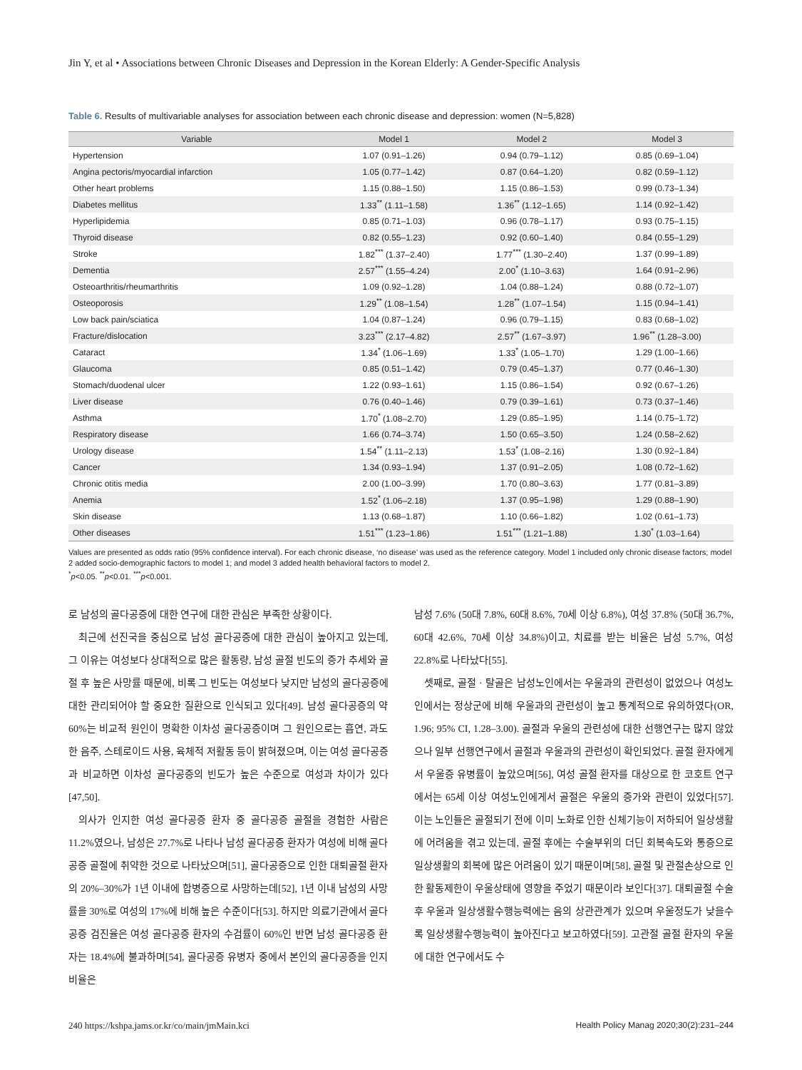Jin Y, et al • Associations between Chronic Diseases and Depression in the Korean Elderly: A Gender-Specific Analysis
Table 6. Results of multivariable analyses for association between each chronic disease and depression: women (N=5,828)
| Variable | Model 1 | Model 2 | Model 3 |
| --- | --- | --- | --- |
| Hypertension | 1.07 (0.91–1.26) | 0.94 (0.79–1.12) | 0.85 (0.69–1.04) |
| Angina pectoris/myocardial infarction | 1.05 (0.77–1.42) | 0.87 (0.64–1.20) | 0.82 (0.59–1.12) |
| Other heart problems | 1.15 (0.88–1.50) | 1.15 (0.86–1.53) | 0.99 (0.73–1.34) |
| Diabetes mellitus | 1.33<sup>**</sup> (1.11–1.58) | 1.36<sup>**</sup> (1.12–1.65) | 1.14 (0.92–1.42) |
| Hyperlipidemia | 0.85 (0.71–1.03) | 0.96 (0.78–1.17) | 0.93 (0.75–1.15) |
| Thyroid disease | 0.82 (0.55–1.23) | 0.92 (0.60–1.40) | 0.84 (0.55–1.29) |
| Stroke | 1.82<sup>***</sup> (1.37–2.40) | 1.77<sup>***</sup> (1.30–2.40) | 1.37 (0.99–1.89) |
| Dementia | 2.57<sup>***</sup> (1.55–4.24) | 2.00<sup>*</sup> (1.10–3.63) | 1.64 (0.91–2.96) |
| Osteoarthritis/rheumarthritis | 1.09 (0.92–1.28) | 1.04 (0.88–1.24) | 0.88 (0.72–1.07) |
| Osteoporosis | 1.29<sup>**</sup> (1.08–1.54) | 1.28<sup>**</sup> (1.07–1.54) | 1.15 (0.94–1.41) |
| Low back pain/sciatica | 1.04 (0.87–1.24) | 0.96 (0.79–1.15) | 0.83 (0.68–1.02) |
| Fracture/dislocation | 3.23<sup>***</sup> (2.17–4.82) | 2.57<sup>**</sup> (1.67–3.97) | 1.96<sup>**</sup> (1.28–3.00) |
| Cataract | 1.34<sup>*</sup> (1.06–1.69) | 1.33<sup>*</sup> (1.05–1.70) | 1.29 (1.00–1.66) |
| Glaucoma | 0.85 (0.51–1.42) | 0.79 (0.45–1.37) | 0.77 (0.46–1.30) |
| Stomach/duodenal ulcer | 1.22 (0.93–1.61) | 1.15 (0.86–1.54) | 0.92 (0.67–1.26) |
| Liver disease | 0.76 (0.40–1.46) | 0.79 (0.39–1.61) | 0.73 (0.37–1.46) |
| Asthma | 1.70<sup>*</sup> (1.08–2.70) | 1.29 (0.85–1.95) | 1.14 (0.75–1.72) |
| Respiratory disease | 1.66 (0.74–3.74) | 1.50 (0.65–3.50) | 1.24 (0.58–2.62) |
| Urology disease | 1.54<sup>**</sup> (1.11–2.13) | 1.53<sup>*</sup> (1.08–2.16) | 1.30 (0.92–1.84) |
| Cancer | 1.34 (0.93–1.94) | 1.37 (0.91–2.05) | 1.08 (0.72–1.62) |
| Chronic otitis media | 2.00 (1.00–3.99) | 1.70 (0.80–3.63) | 1.77 (0.81–3.89) |
| Anemia | 1.52<sup>*</sup> (1.06–2.18) | 1.37 (0.95–1.98) | 1.29 (0.88–1.90) |
| Skin disease | 1.13 (0.68–1.87) | 1.10 (0.66–1.82) | 1.02 (0.61–1.73) |
| Other diseases | 1.51<sup>***</sup> (1.23–1.86) | 1.51<sup>***</sup> (1.21–1.88) | 1.30<sup>*</sup> (1.03–1.64) |
Values are presented as odds ratio (95% confidence interval). For each chronic disease, ‘no disease’ was used as the reference category. Model 1 included only chronic disease factors; model 2 added socio-demographic factors to model 1; and model 3 added health behavioral factors to model 2.
<sup>*</sup> p<0.05. <sup>**</sup>p<0.01. <sup>***</sup>p<0.001.
로 남성의 골다공증에 대한 연구에 대한 관심은 부족한 상황이다.
최근에 선진국을 중심으로 남성 골다공증에 대한 관심이 높아지고 있는데, 그 이유는 여성보다 상대적으로 많은 활동량, 남성 골절 빈도의 증가 추세와 골절 후 높은 사망률 때문에, 비록 그 빈도는 여성보다 낮지만 남성의 골다공증에 대한 관리되어야 할 중요한 질환으로 인식되고 있다[49]. 남성 골다공증의 약 60%는 비교적 원인이 명확한 이차성 골다공증이며 그 원인으로는 흡연, 과도한 음주, 스테로이드 사용, 육체적 저활동 등이 밝혀졌으며, 이는 여성 골다공증과 비교하면 이차성 골다공증의 빈도가 높은 수준으로 여성과 차이가 있다[47,50].
의사가 인지한 여성 골다공증 환자 중 골다공증 골절을 경험한 사람은 11.2%였으나, 남성은 27.7%로 나타나 남성 골다공증 환자가 여성에 비해 골다공증 골절에 취약한 것으로 나타났으며[51], 골다공증으로 인한 대퇴골절 환자의 20%–30%가 1년 이내에 합병증으로 사망하는데[52], 1년 이내 남성의 사망률을 30%로 여성의 17%에 비해 높은 수준이다[53]. 하지만 의료기관에서 골다공증 검진율은 여성 골다공증 환자의 수검률이 60%인 반면 남성 골다공증 환자는 18.4%에 불과하며[54], 골다공증 유병자 중에서 본인의 골다공증을 인지 비율은
남성 7.6% (50대 7.8%, 60대 8.6%, 70세 이상 6.8%), 여성 37.8% (50대 36.7%, 60대 42.6%, 70세 이상 34.8%)이고, 치료를 받는 비율은 남성 5.7%, 여성 22.8%로 나타났다[55].
셋째로, 골절 · 탈골은 남성노인에서는 우울과의 관련성이 없었으나 여성노인에서는 정상군에 비해 우울과의 관련성이 높고 통계적으로 유의하였다(OR, 1.96; 95% CI, 1.28–3.00). 골절과 우울의 관련성에 대한 선행연구는 많지 않았으나 일부 선행연구에서 골절과 우울과의 관련성이 확인되었다. 골절 환자에게서 우울증 유병률이 높았으며[56], 여성 골절 환자를 대상으로 한 코호트 연구에서는 65세 이상 여성노인에게서 골절은 우울의 증가와 관련이 있었다[57]. 이는 노인들은 골절되기 전에 이미 노화로 인한 신체기능이 저하되어 일상생활에 어려움을 겪고 있는데, 골절 후에는 수술부위의 더딘 회복속도와 통증으로 일상생활의 회복에 많은 어려움이 있기 때문이며[58], 골절 및 관절손상으로 인한 활동제한이 우울상태에 영향을 주었기 때문이라 보인다[37]. 대퇴골절 수술 후 우울과 일상생활수행능력에는 음의 상관관계가 있으며 우울정도가 낮을수록 일상생활수행능력이 높아진다고 보고하였다[59]. 고관절 골절 환자의 우울에 대한 연구에서도 수
240 https://kshpa.jams.or.kr/co/main/jmMain.kci Health Policy Manag 2020;30(2):231–244